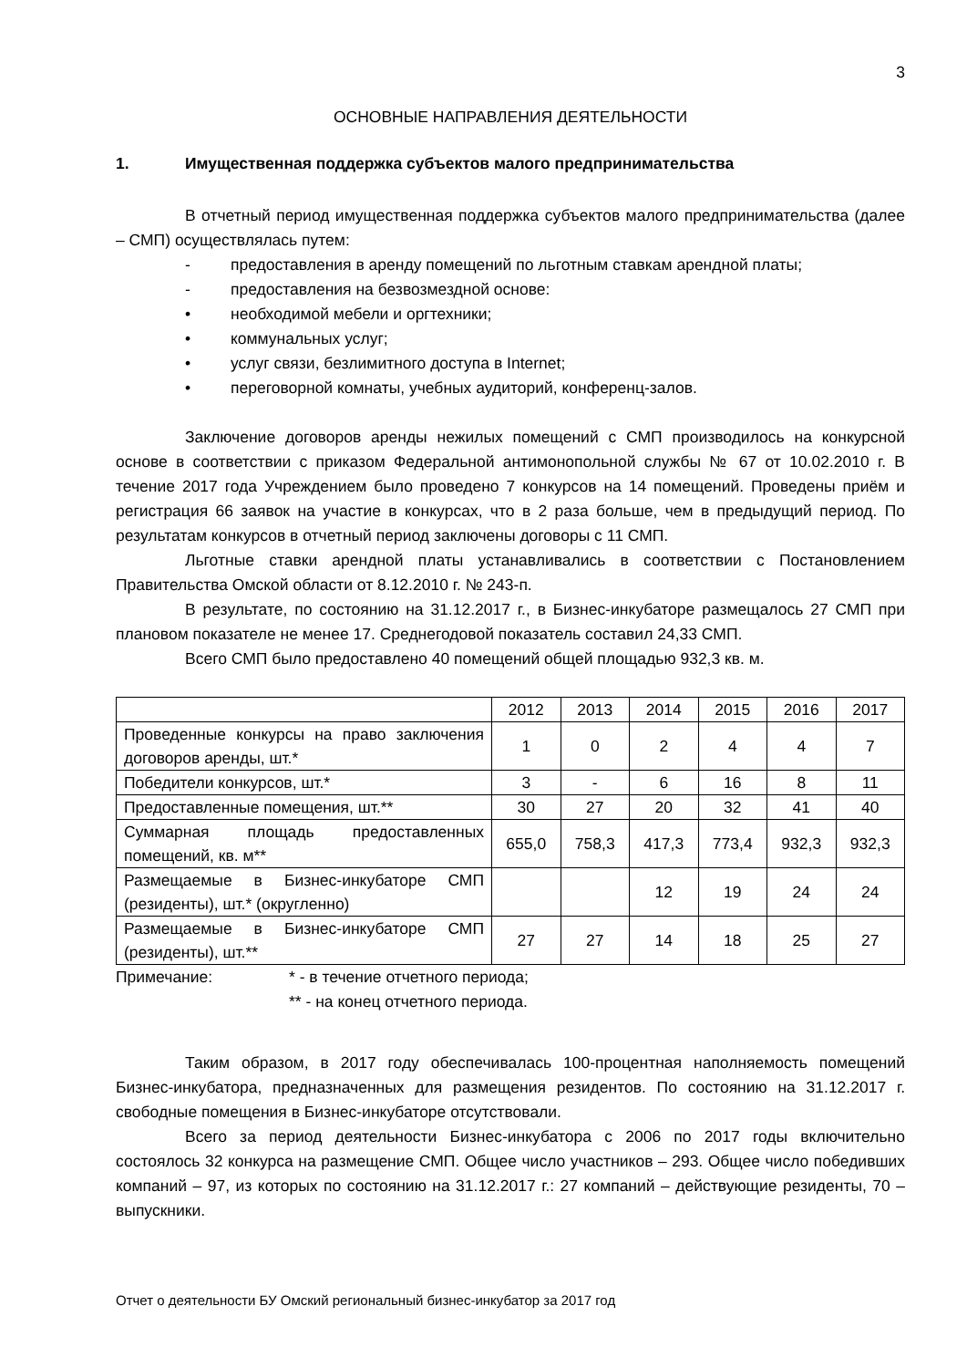3
ОСНОВНЫЕ НАПРАВЛЕНИЯ ДЕЯТЕЛЬНОСТИ
1. Имущественная поддержка субъектов малого предпринимательства
В отчетный период имущественная поддержка субъектов малого предпринимательства (далее – СМП) осуществлялась путем:
- предоставления в аренду помещений по льготным ставкам арендной платы;
- предоставления на безвозмездной основе:
• необходимой мебели и оргтехники;
• коммунальных услуг;
• услуг связи, безлимитного доступа в Internet;
• переговорной комнаты, учебных аудиторий, конференц-залов.
Заключение договоров аренды нежилых помещений с СМП производилось на конкурсной основе в соответствии с приказом Федеральной антимонопольной службы № 67 от 10.02.2010 г. В течение 2017 года Учреждением было проведено 7 конкурсов на 14 помещений. Проведены приём и регистрация 66 заявок на участие в конкурсах, что в 2 раза больше, чем в предыдущий период. По результатам конкурсов в отчетный период заключены договоры с 11 СМП.
Льготные ставки арендной платы устанавливались в соответствии с Постановлением Правительства Омской области от 8.12.2010 г. № 243-п.
В результате, по состоянию на 31.12.2017 г., в Бизнес-инкубаторе размещалось 27 СМП при плановом показателе не менее 17. Среднегодовой показатель составил 24,33 СМП.
Всего СМП было предоставлено 40 помещений общей площадью 932,3 кв. м.
| | 2012 | 2013 | 2014 | 2015 | 2016 | 2017 |
| Проведенные конкурсы на право заключения договоров аренды, шт.* | 1 | 0 | 2 | 4 | 4 | 7 |
| Победители конкурсов, шт.* | 3 | - | 6 | 16 | 8 | 11 |
| Предоставленные помещения, шт.** | 30 | 27 | 20 | 32 | 41 | 40 |
| Суммарная площадь предоставленных помещений, кв. м** | 655,0 | 758,3 | 417,3 | 773,4 | 932,3 | 932,3 |
| Размещаемые в Бизнес-инкубаторе СМП (резиденты), шт.* (округленно) | | | 12 | 19 | 24 | 24 |
| Размещаемые в Бизнес-инкубаторе СМП (резиденты), шт.** | 27 | 27 | 14 | 18 | 25 | 27 |
Примечание: * - в течение отчетного периода;
** - на конец отчетного периода.
Таким образом, в 2017 году обеспечивалась 100-процентная наполняемость помещений Бизнес-инкубатора, предназначенных для размещения резидентов. По состоянию на 31.12.2017 г. свободные помещения в Бизнес-инкубаторе отсутствовали.
Всего за период деятельности Бизнес-инкубатора с 2006 по 2017 годы включительно состоялось 32 конкурса на размещение СМП. Общее число участников – 293. Общее число победивших компаний – 97, из которых по состоянию на 31.12.2017 г.: 27 компаний – действующие резиденты, 70 – выпускники.
Отчет о деятельности БУ Омский региональный бизнес-инкубатор за 2017 год